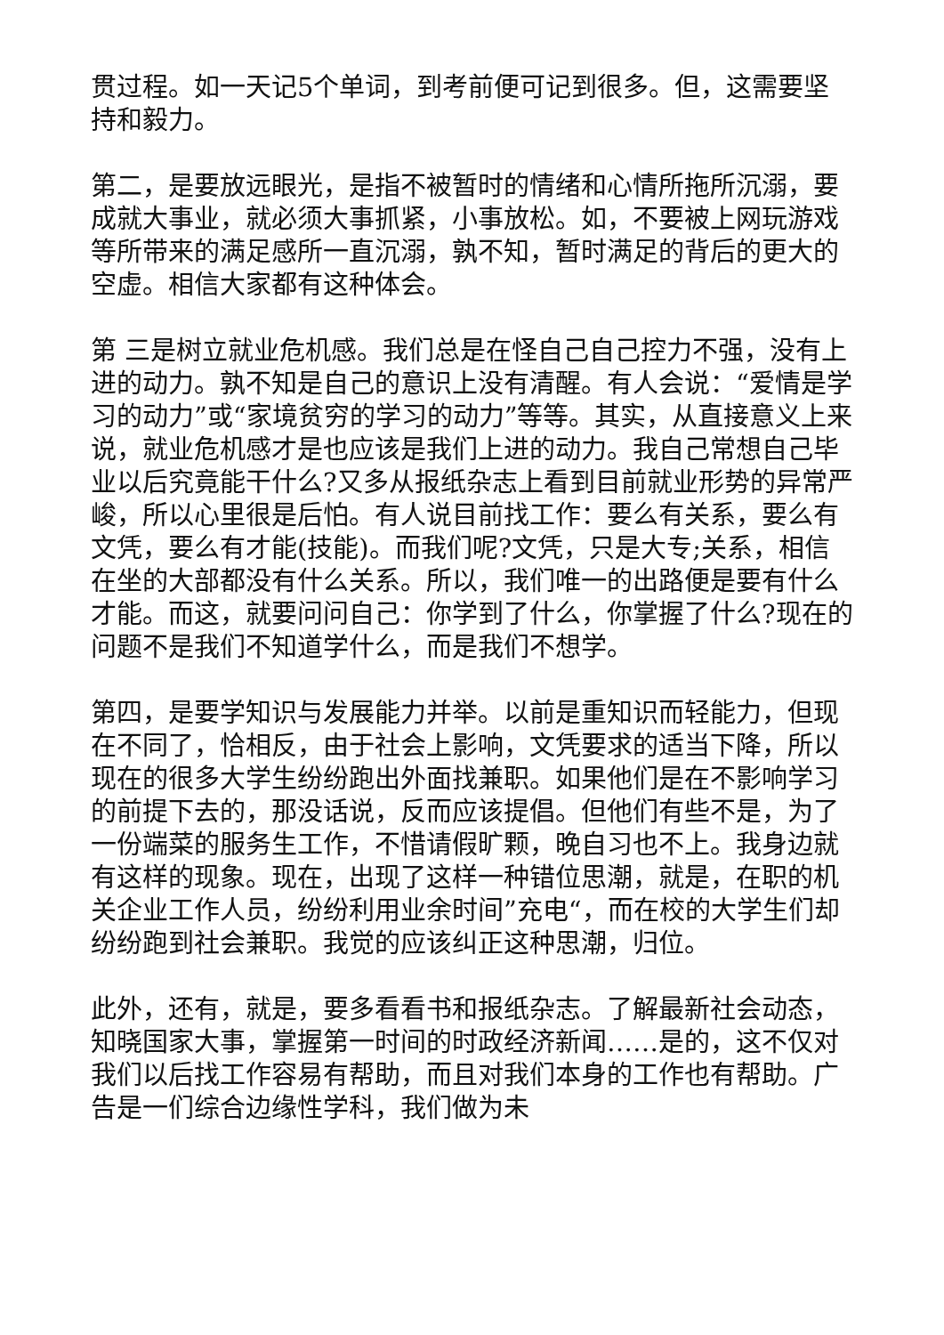贯过程。如一天记5个单词，到考前便可记到很多。但，这需要坚持和毅力。
第二，是要放远眼光，是指不被暂时的情绪和心情所拖所沉溺，要成就大事业，就必须大事抓紧，小事放松。如，不要被上网玩游戏等所带来的满足感所一直沉溺，孰不知，暂时满足的背后的更大的空虚。相信大家都有这种体会。
第 三是树立就业危机感。我们总是在怪自己自己控力不强，没有上进的动力。孰不知是自己的意识上没有清醒。有人会说：“爱情是学习的动力”或“家境贫穷的学习的动力”等等。其实，从直接意义上来说，就业危机感才是也应该是我们上进的动力。我自己常想自己毕业以后究竟能干什么?又多从报纸杂志上看到目前就业形势的异常严峻，所以心里很是后怕。有人说目前找工作：要么有关系，要么有文凭，要么有才能(技能)。而我们呢?文凭，只是大专;关系，相信在坐的大部都没有什么关系。所以，我们唯一的出路便是要有什么才能。而这，就要问问自己：你学到了什么，你掌握了什么?现在的问题不是我们不知道学什么，而是我们不想学。
第四，是要学知识与发展能力并举。以前是重知识而轻能力，但现在不同了，恰相反，由于社会上影响，文凭要求的适当下降，所以现在的很多大学生纷纷跑出外面找兼职。如果他们是在不影响学习的前提下去的，那没话说，反而应该提倡。但他们有些不是，为了一份端菜的服务生工作，不惜请假旷颗，晚自习也不上。我身边就有这样的现象。现在，出现了这样一种错位思潮，就是，在职的机关企业工作人员，纷纷利用业余时间”充电“，而在校的大学生们却纷纷跑到社会兼职。我觉的应该纠正这种思潮，归位。
此外，还有，就是，要多看看书和报纸杂志。了解最新社会动态，知晓国家大事，掌握第一时间的时政经济新闻……是的，这不仅对我们以后找工作容易有帮助，而且对我们本身的工作也有帮助。广告是一们综合边缘性学科，我们做为未